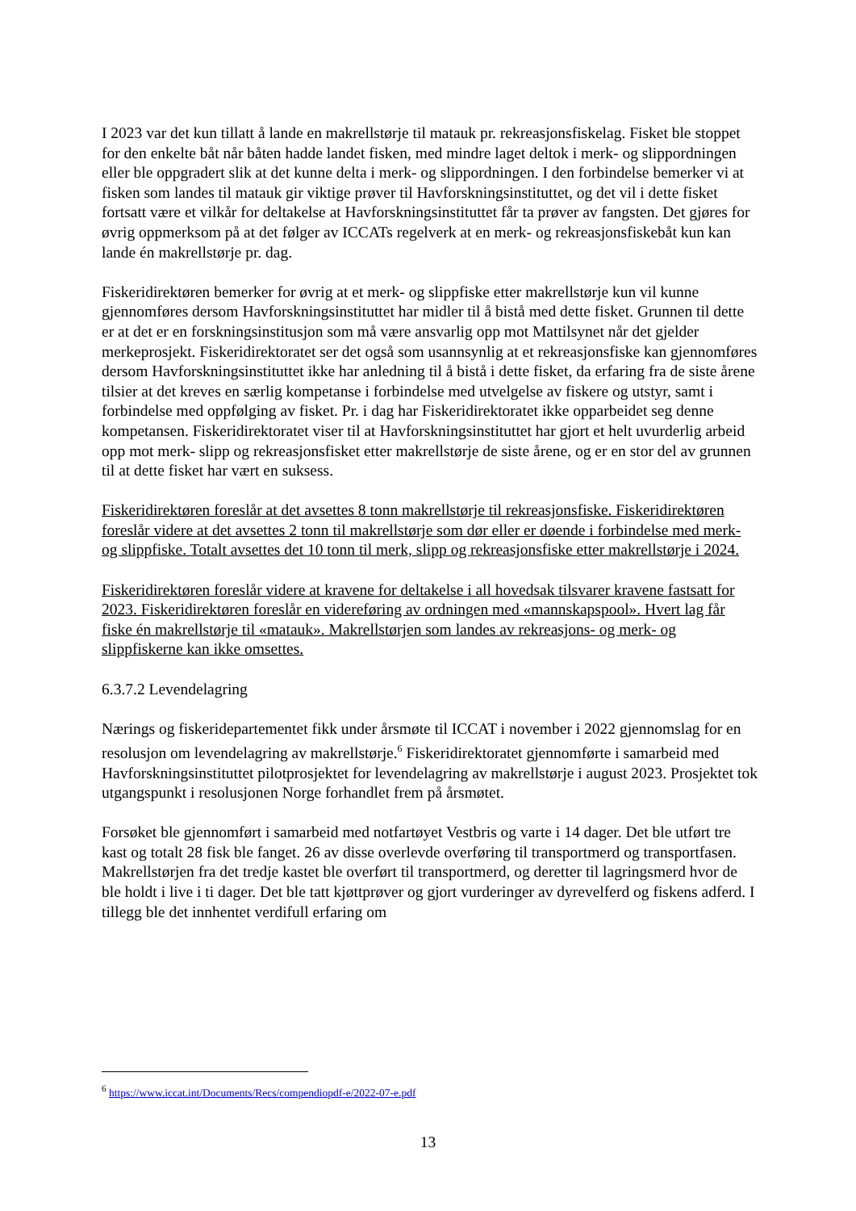I 2023 var det kun tillatt å lande en makrellstørje til matauk pr. rekreasjonsfiskelag. Fisket ble stoppet for den enkelte båt når båten hadde landet fisken, med mindre laget deltok i merk- og slippordningen eller ble oppgradert slik at det kunne delta i merk- og slippordningen. I den forbindelse bemerker vi at fisken som landes til matauk gir viktige prøver til Havforskningsinstituttet, og det vil i dette fisket fortsatt være et vilkår for deltakelse at Havforskningsinstituttet får ta prøver av fangsten. Det gjøres for øvrig oppmerksom på at det følger av ICCATs regelverk at en merk- og rekreasjonsfiskebåt kun kan lande én makrellstørje pr. dag.
Fiskeridirektøren bemerker for øvrig at et merk- og slippfiske etter makrellstørje kun vil kunne gjennomføres dersom Havforskningsinstituttet har midler til å bistå med dette fisket. Grunnen til dette er at det er en forskningsinstitusjon som må være ansvarlig opp mot Mattilsynet når det gjelder merkeprosjekt. Fiskeridirektoratet ser det også som usannsynlig at et rekreasjonsfiske kan gjennomføres dersom Havforskningsinstituttet ikke har anledning til å bistå i dette fisket, da erfaring fra de siste årene tilsier at det kreves en særlig kompetanse i forbindelse med utvelgelse av fiskere og utstyr, samt i forbindelse med oppfølging av fisket. Pr. i dag har Fiskeridirektoratet ikke opparbeidet seg denne kompetansen. Fiskeridirektoratet viser til at Havforskningsinstituttet har gjort et helt uvurderlig arbeid opp mot merk- slipp og rekreasjonsfisket etter makrellstørje de siste årene, og er en stor del av grunnen til at dette fisket har vært en suksess.
Fiskeridirektøren foreslår at det avsettes 8 tonn makrellstørje til rekreasjonsfiske. Fiskeridirektøren foreslår videre at det avsettes 2 tonn til makrellstørje som dør eller er døende i forbindelse med merk- og slippfiske. Totalt avsettes det 10 tonn til merk, slipp og rekreasjonsfiske etter makrellstørje i 2024.
Fiskeridirektøren foreslår videre at kravene for deltakelse i all hovedsak tilsvarer kravene fastsatt for 2023. Fiskeridirektøren foreslår en videreføring av ordningen med «mannskapspool». Hvert lag får fiske én makrellstørje til «matauk». Makrellstørjen som landes av rekreasjons- og merk- og slippfiskerne kan ikke omsettes.
6.3.7.2 Levendelagring
Nærings og fiskeridepartementet fikk under årsmøte til ICCAT i november i 2022 gjennomslag for en resolusjon om levendelagring av makrellstørje.<sup>6</sup> Fiskeridirektoratet gjennomførte i samarbeid med Havforskningsinstituttet pilotprosjektet for levendelagring av makrellstørje i august 2023. Prosjektet tok utgangspunkt i resolusjonen Norge forhandlet frem på årsmøtet.
Forsøket ble gjennomført i samarbeid med notfartøyet Vestbris og varte i 14 dager. Det ble utført tre kast og totalt 28 fisk ble fanget. 26 av disse overlevde overføring til transportmerd og transportfasen. Makrellstørjen fra det tredje kastet ble overført til transportmerd, og deretter til lagringsmerd hvor de ble holdt i live i ti dager. Det ble tatt kjøttprøver og gjort vurderinger av dyrevelferd og fiskens adferd. I tillegg ble det innhentet verdifull erfaring om
<sup>6</sup> https://www.iccat.int/Documents/Recs/compendiopdf-e/2022-07-e.pdf
13